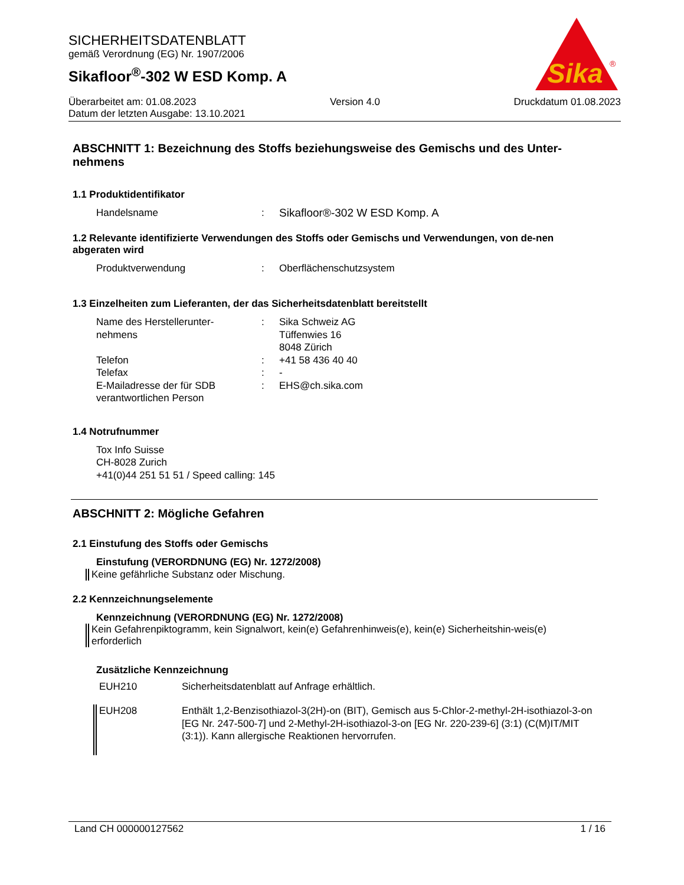SICHERHEITSDATENBLATT
gemäß Verordnung (EG) Nr. 1907/2006
Sikafloor<sup>®</sup>-302 W ESD Komp. A
Sika
®
Überarbeitet am: 01.08.2023 Version 4.0 Druckdatum 01.08.2023
Datum der letzten Ausgabe: 13.10.2021
ABSCHNITT 1: Bezeichnung des Stoffs beziehungsweise des Gemischs und des Unter-nehmens
1.1 Produktidentifikator
Handelsname: Sikafloor®-302 W ESD Komp. A
1.2 Relevante identifizierte Verwendungen des Stoffs oder Gemischs und Verwendungen, von de-nen abgeraten wird
Produktverwendung: Oberflächenschutzsystem
1.3 Einzelheiten zum Lieferanten, der das Sicherheitsdatenblatt bereitstellt
Name des Herstellerunter-
nehmens: Sika Schweiz AG
Tüffenwies 16
8048 Zürich Telefon: +41 58 436 40 40 Telefax: - E-Mailadresse der für SDB
verantwortlichen Person: EHS@ch.sika.com
1.4 Notrufnummer
Tox Info Suisse
CH-8028 Zurich
+41(0)44 251 51 51 / Speed calling: 145
ABSCHNITT 2: Mögliche Gefahren
2.1 Einstufung des Stoffs oder Gemischs
Einstufung (VERORDNUNG (EG) Nr. 1272/2008)
Keine gefährliche Substanz oder Mischung.
2.2 Kennzeichnungselemente
Kennzeichnung (VERORDNUNG (EG) Nr. 1272/2008)
Kein Gefahrenpiktogramm, kein Signalwort, kein(e) Gefahrenhinweis(e), kein(e) Sicherheitshin-weis(e) erforderlich
Zusätzliche Kennzeichnung
EUH210 Sicherheitsdatenblatt auf Anfrage erhältlich.
EUH208 Enthält 1,2-Benzisothiazol-3(2H)-on (BIT), Gemisch aus 5-Chlor-2-methyl-2H-isothiazol-3-on [EG Nr. 247-500-7] und 2-Methyl-2H-isothiazol-3-on [EG Nr. 220-239-6] (3:1) (C(M)IT/MIT (3:1)). Kann allergische Reaktionen hervorrufen.
Land CH 000000127562 1 / 16